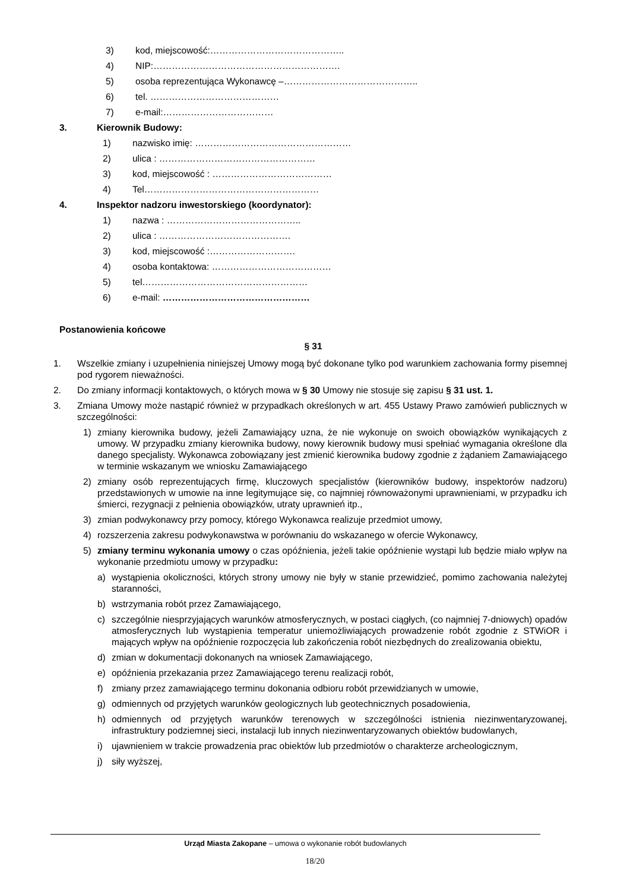3) kod, miejscowość:……………………………………..
4) NIP:…………………………………………………….
5) osoba reprezentująca Wykonawcę –……………………………………..
6) tel. ……………………………………
7) e-mail:………………………………
3. Kierownik Budowy:
1) nazwisko imię: ……………………………………………
2) ulica : ……………………………………………
3) kod, miejscowość : …………………………………
4) Tel…………………………………………………
4. Inspektor nadzoru inwestorskiego (koordynator):
1) nazwa : ……………………………………..
2) ulica : …………………………………….
3) kod, miejscowość :……………………….
4) osoba kontaktowa: …………………………………
5) tel………………………………………………
6) e-mail: …………………………………………
Postanowienia końcowe
§ 31
1. Wszelkie zmiany i uzupełnienia niniejszej Umowy mogą być dokonane tylko pod warunkiem zachowania formy pisemnej pod rygorem nieważności.
2. Do zmiany informacji kontaktowych, o których mowa w § 30 Umowy nie stosuje się zapisu § 31 ust. 1.
3. Zmiana Umowy może nastąpić również w przypadkach określonych w art. 455 Ustawy Prawo zamówień publicznych w szczególności:
1) zmiany kierownika budowy, jeżeli Zamawiający uzna, że nie wykonuje on swoich obowiązków wynikających z umowy. W przypadku zmiany kierownika budowy, nowy kierownik budowy musi spełniać wymagania określone dla danego specjalisty. Wykonawca zobowiązany jest zmienić kierownika budowy zgodnie z żądaniem Zamawiającego w terminie wskazanym we wniosku Zamawiającego
2) zmiany osób reprezentujących firmę, kluczowych specjalistów (kierowników budowy, inspektorów nadzoru) przedstawionych w umowie na inne legitymujące się, co najmniej równoważonymi uprawnieniami, w przypadku ich śmierci, rezygnacji z pełnienia obowiązków, utraty uprawnień itp.,
3) zmian podwykonawcy przy pomocy, którego Wykonawca realizuje przedmiot umowy,
4) rozszerzenia zakresu podwykonawstwa w porównaniu do wskazanego w ofercie Wykonawcy,
5) zmiany terminu wykonania umowy o czas opóźnienia, jeżeli takie opóźnienie wystąpi lub będzie miało wpływ na wykonanie przedmiotu umowy w przypadku:
a) wystąpienia okoliczności, których strony umowy nie były w stanie przewidzieć, pomimo zachowania należytej staranności,
b) wstrzymania robót przez Zamawiającego,
c) szczególnie niesprzyjających warunków atmosferycznych, w postaci ciągłych, (co najmniej 7-dniowych) opadów atmosferycznych lub wystąpienia temperatur uniemożliwiających prowadzenie robót zgodnie z STWiOR i mających wpływ na opóźnienie rozpoczęcia lub zakończenia robót niezbędnych do zrealizowania obiektu,
d) zmian w dokumentacji dokonanych na wniosek Zamawiającego,
e) opóźnienia przekazania przez Zamawiającego terenu realizacji robót,
f) zmiany przez zamawiającego terminu dokonania odbioru robót przewidzianych w umowie,
g) odmiennych od przyjętych warunków geologicznych lub geotechnicznych posadowienia,
h) odmiennych od przyjętych warunków terenowych w szczególności istnienia niezinwentaryzowanej, infrastruktury podziemnej sieci, instalacji lub innych niezinwentaryzowanych obiektów budowlanych,
i) ujawnieniem w trakcie prowadzenia prac obiektów lub przedmiotów o charakterze archeologicznym,
j) siły wyższej,
Urząd Miasta Zakopane – umowa o wykonanie robót budowlanych
18/20